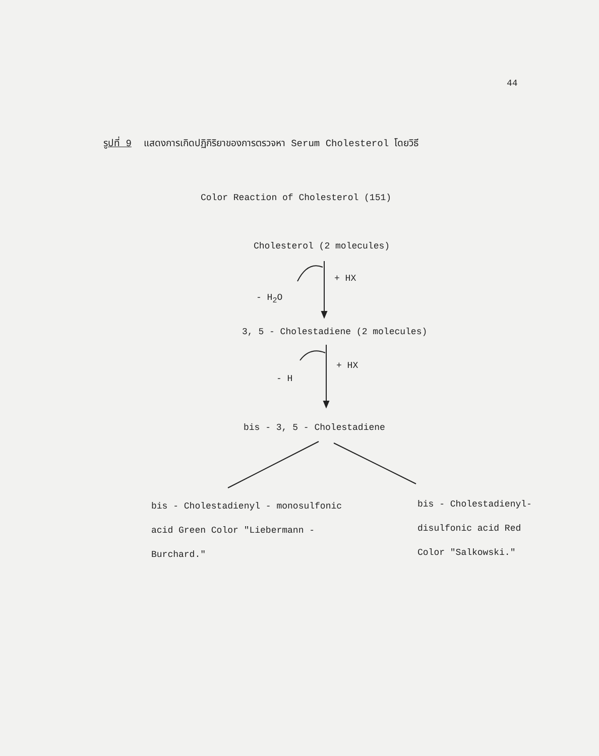44
รูปที่ 9 แสดงการเกิดปฏิกิริยาของการตรวจหา Serum Cholesterol โดยวิธี
Color Reaction of Cholesterol (151)
Cholesterol (2 molecules)
+ HX
- H<sub>2</sub>O
3, 5 - Cholestadiene (2 molecules)
+ HX
- H
bis - 3, 5 - Cholestadiene
bis - Cholestadienyl - monosulfonic
acid Green Color "Liebermann -
Burchard."
bis - Cholestadienyl-
disulfonic acid Red
Color "Salkowski."